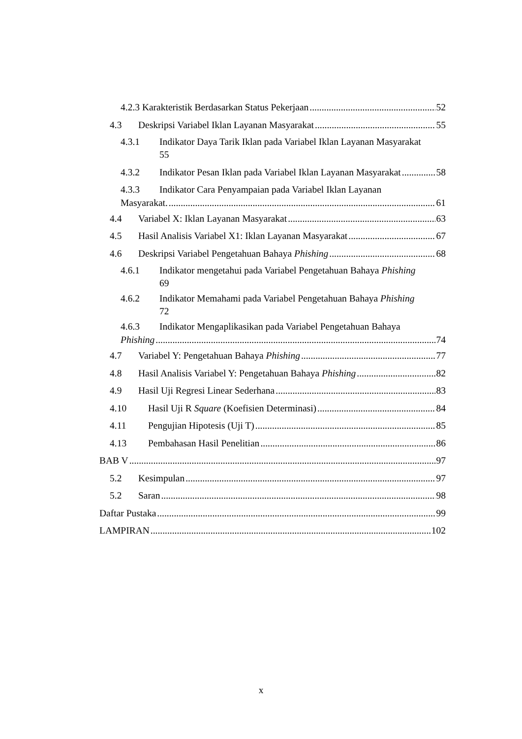4.2.3 Karakteristik Berdasarkan Status Pekerjaan 52
4.3 Deskripsi Variabel Iklan Layanan Masyarakat 55
4.3.1 Indikator Daya Tarik Iklan pada Variabel Iklan Layanan Masyarakat
55
4.3.2 Indikator Pesan Iklan pada Variabel Iklan Layanan Masyarakat 58
4.3.3 Indikator Cara Penyampaian pada Variabel Iklan Layanan
Masyarakat. 61
4.4 Variabel X: Iklan Layanan Masyarakat 63
4.5 Hasil Analisis Variabel X1: Iklan Layanan Masyarakat 67
4.6 Deskripsi Variabel Pengetahuan Bahaya Phishing 68
4.6.1 Indikator mengetahui pada Variabel Pengetahuan Bahaya Phishing
69
4.6.2 Indikator Memahami pada Variabel Pengetahuan Bahaya Phishing
72
4.6.3 Indikator Mengaplikasikan pada Variabel Pengetahuan Bahaya
Phishing 74
4.7 Variabel Y: Pengetahuan Bahaya Phishing 77
4.8 Hasil Analisis Variabel Y: Pengetahuan Bahaya Phishing 82
4.9 Hasil Uji Regresi Linear Sederhana 83
4.10 Hasil Uji R Square (Koefisien Determinasi) 84
4.11 Pengujian Hipotesis (Uji T) 85
4.13 Pembahasan Hasil Penelitian 86
BAB V 97
5.2 Kesimpulan 97
5.2 Saran 98
Daftar Pustaka 99
LAMPIRAN 102
x